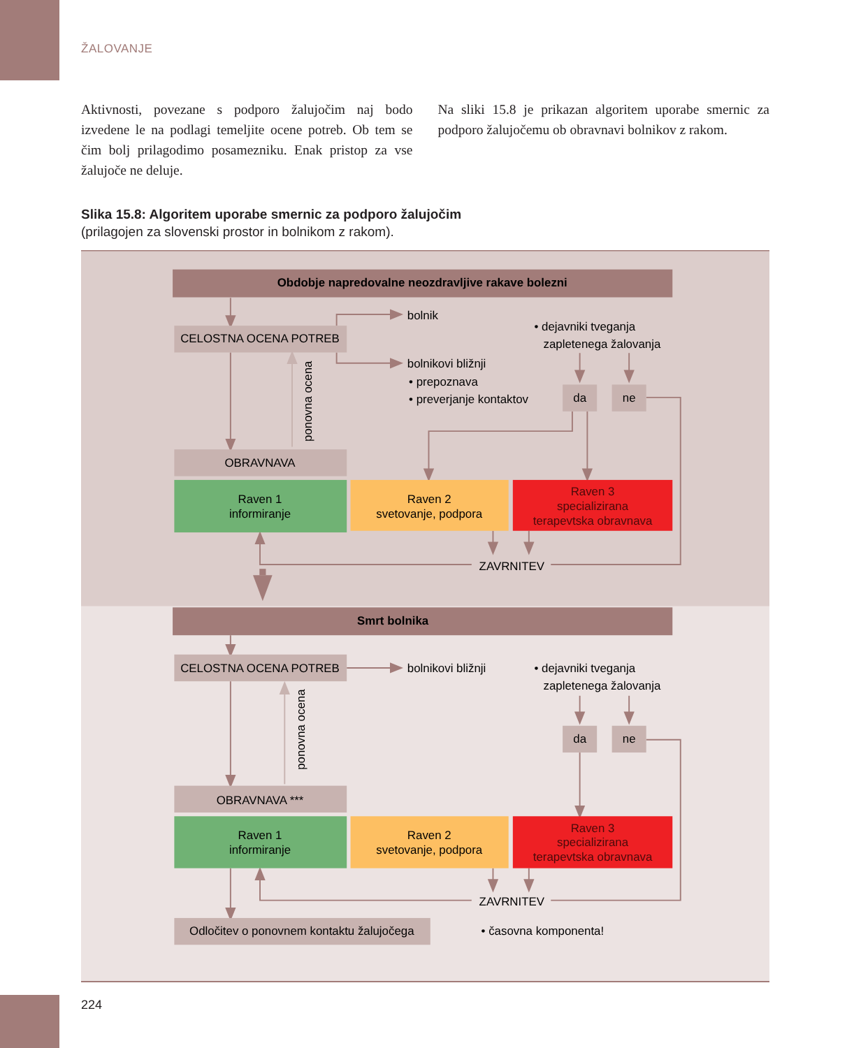ŽALOVANJE
Aktivnosti, povezane s podporo žalujočim naj bodo izvedene le na podlagi temeljite ocene potreb. Ob tem se čim bolj prilagodimo posamezniku. Enak pristop za vse žalujoče ne deluje.
Na sliki 15.8 je prikazan algoritem uporabe smernic za podporo žalujočemu ob obravnavi bolnikov z rakom.
Slika 15.8: Algoritem uporabe smernic za podporo žalujočim
(prilagojen za slovenski prostor in bolnikom z rakom).
Obdobje napredovalne neozdravljive rakave bolezni
CELOSTNA OCENA POTREB
bolnik
• dejavniki tveganja
zapletenega žalovanja
bolnikovi bližnji
• prepoznava
• preverjanje kontaktov
da
ne
ponovna ocena
OBRAVNAVA
Raven 1
informiranje
Raven 2
svetovanje, podpora
Raven 3
specializirana
terapevtska obravnava
ZAVRNITEV
Smrt bolnika
CELOSTNA OCENA POTREB
bolnikovi bližnji
• dejavniki tveganja
zapletenega žalovanja
da
ne
ponovna ocena
OBRAVNAVA ***
Raven 1
informiranje
Raven 2
svetovanje, podpora
Raven 3
specializirana
terapevtska obravnava
ZAVRNITEV
Odločitev o ponovnem kontaktu žalujočega
• časovna komponenta!
224